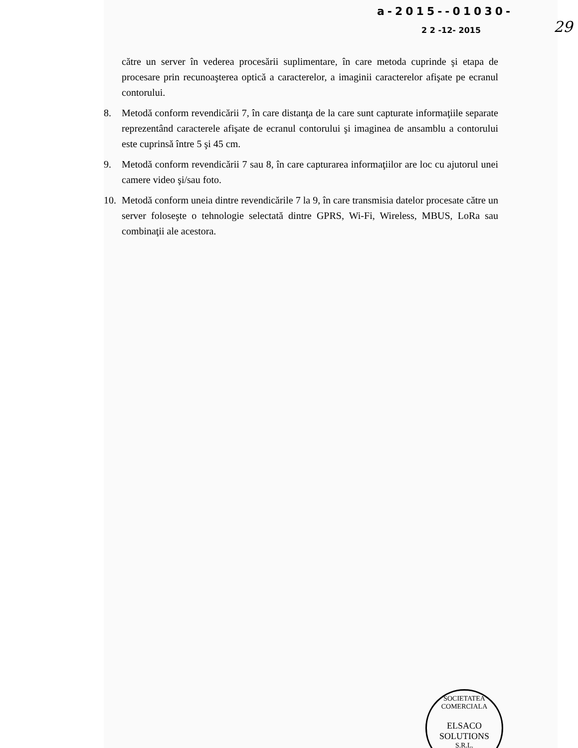a-2015--01030-
2 2 -12- 2015
29
către un server în vederea procesării suplimentare, în care metoda cuprinde şi etapa de procesare prin recunoaşterea optică a caracterelor, a imaginii caracterelor afişate pe ecranul contorului.
8. Metodă conform revendicării 7, în care distanţa de la care sunt capturate informaţiile separate reprezentând caracterele afişate de ecranul contorului şi imaginea de ansamblu a contorului este cuprinsă între 5 şi 45 cm.
9. Metodă conform revendicării 7 sau 8, în care capturarea informaţiilor are loc cu ajutorul unei camere video şi/sau foto.
10. Metodă conform uneia dintre revendicările 7 la 9, în care transmisia datelor procesate către un server foloseşte o tehnologie selectată dintre GPRS, Wi-Fi, Wireless, MBUS, LoRa sau combinaţii ale acestora.
SOCIETATEA COMERCIALA
ELSACO
SOLUTIONS
S.R.L.